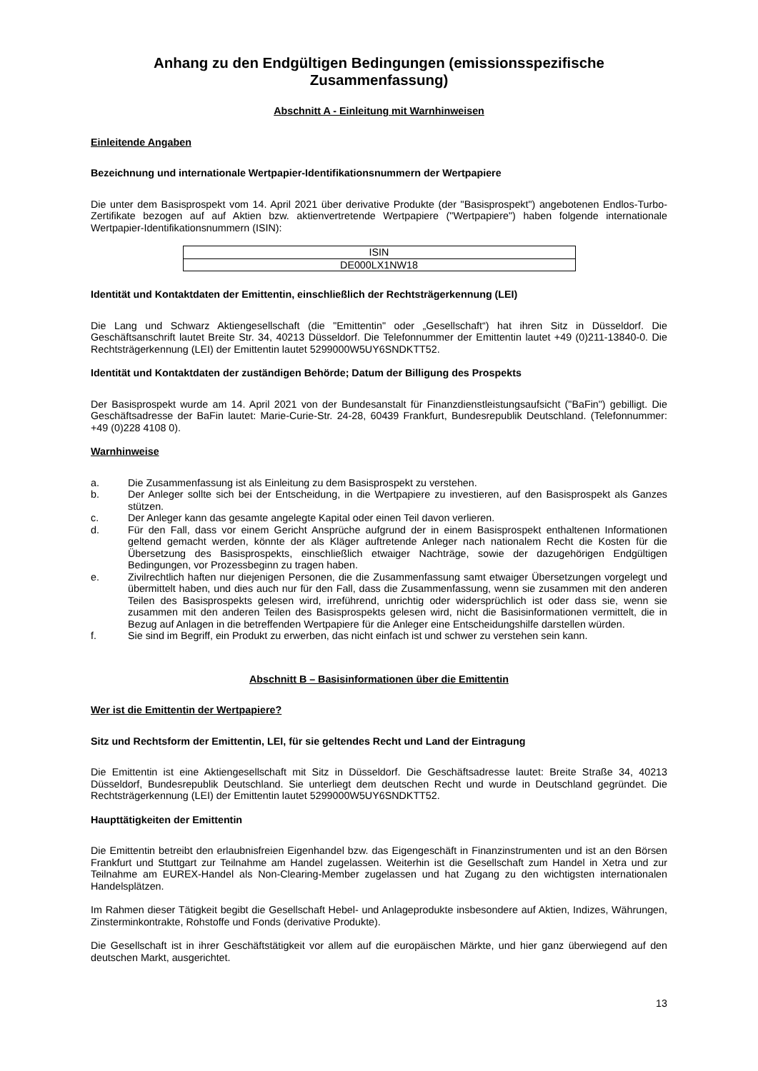Anhang zu den Endgültigen Bedingungen (emissionsspezifische Zusammenfassung)
Abschnitt A - Einleitung mit Warnhinweisen
Einleitende Angaben
Bezeichnung und internationale Wertpapier-Identifikationsnummern der Wertpapiere
Die unter dem Basisprospekt vom 14. April 2021 über derivative Produkte (der "Basisprospekt") angebotenen Endlos-Turbo-Zertifikate bezogen auf auf Aktien bzw. aktienvertretende Wertpapiere ("Wertpapiere") haben folgende internationale Wertpapier-Identifikationsnummern (ISIN):
| ISIN |
| DE000LX1NW18 |
Identität und Kontaktdaten der Emittentin, einschließlich der Rechtsträgerkennung (LEI)
Die Lang und Schwarz Aktiengesellschaft (die "Emittentin" oder „Gesellschaft“) hat ihren Sitz in Düsseldorf. Die Geschäftsanschrift lautet Breite Str. 34, 40213 Düsseldorf. Die Telefonnummer der Emittentin lautet +49 (0)211-13840-0. Die Rechtsträgerkennung (LEI) der Emittentin lautet 5299000W5UY6SNDKTT52.
Identität und Kontaktdaten der zuständigen Behörde; Datum der Billigung des Prospekts
Der Basisprospekt wurde am 14. April 2021 von der Bundesanstalt für Finanzdienstleistungsaufsicht ("BaFin") gebilligt. Die Geschäftsadresse der BaFin lautet: Marie-Curie-Str. 24-28, 60439 Frankfurt, Bundesrepublik Deutschland. (Telefonnummer: +49 (0)228 4108 0).
Warnhinweise
a. Die Zusammenfassung ist als Einleitung zu dem Basisprospekt zu verstehen.
b. Der Anleger sollte sich bei der Entscheidung, in die Wertpapiere zu investieren, auf den Basisprospekt als Ganzes stützen.
c. Der Anleger kann das gesamte angelegte Kapital oder einen Teil davon verlieren.
d. Für den Fall, dass vor einem Gericht Ansprüche aufgrund der in einem Basisprospekt enthaltenen Informationen geltend gemacht werden, könnte der als Kläger auftretende Anleger nach nationalem Recht die Kosten für die Übersetzung des Basisprospekts, einschließlich etwaiger Nachträge, sowie der dazugehörigen Endgültigen Bedingungen, vor Prozessbeginn zu tragen haben.
e. Zivilrechtlich haften nur diejenigen Personen, die die Zusammenfassung samt etwaiger Übersetzungen vorgelegt und übermittelt haben, und dies auch nur für den Fall, dass die Zusammenfassung, wenn sie zusammen mit den anderen Teilen des Basisprospekts gelesen wird, irreführend, unrichtig oder widersprüchlich ist oder dass sie, wenn sie zusammen mit den anderen Teilen des Basisprospekts gelesen wird, nicht die Basisinformationen vermittelt, die in Bezug auf Anlagen in die betreffenden Wertpapiere für die Anleger eine Entscheidungshilfe darstellen würden.
f. Sie sind im Begriff, ein Produkt zu erwerben, das nicht einfach ist und schwer zu verstehen sein kann.
Abschnitt B – Basisinformationen über die Emittentin
Wer ist die Emittentin der Wertpapiere?
Sitz und Rechtsform der Emittentin, LEI, für sie geltendes Recht und Land der Eintragung
Die Emittentin ist eine Aktiengesellschaft mit Sitz in Düsseldorf. Die Geschäftsadresse lautet: Breite Straße 34, 40213 Düsseldorf, Bundesrepublik Deutschland. Sie unterliegt dem deutschen Recht und wurde in Deutschland gegründet. Die Rechtsträgerkennung (LEI) der Emittentin lautet 5299000W5UY6SNDKTT52.
Haupttätigkeiten der Emittentin
Die Emittentin betreibt den erlaubnisfreien Eigenhandel bzw. das Eigengeschäft in Finanzinstrumenten und ist an den Börsen Frankfurt und Stuttgart zur Teilnahme am Handel zugelassen. Weiterhin ist die Gesellschaft zum Handel in Xetra und zur Teilnahme am EUREX-Handel als Non-Clearing-Member zugelassen und hat Zugang zu den wichtigsten internationalen Handelsplätzen.
Im Rahmen dieser Tätigkeit begibt die Gesellschaft Hebel- und Anlageprodukte insbesondere auf Aktien, Indizes, Währungen, Zinsterminkontrakte, Rohstoffe und Fonds (derivative Produkte).
Die Gesellschaft ist in ihrer Geschäftstätigkeit vor allem auf die europäischen Märkte, und hier ganz überwiegend auf den deutschen Markt, ausgerichtet.
13